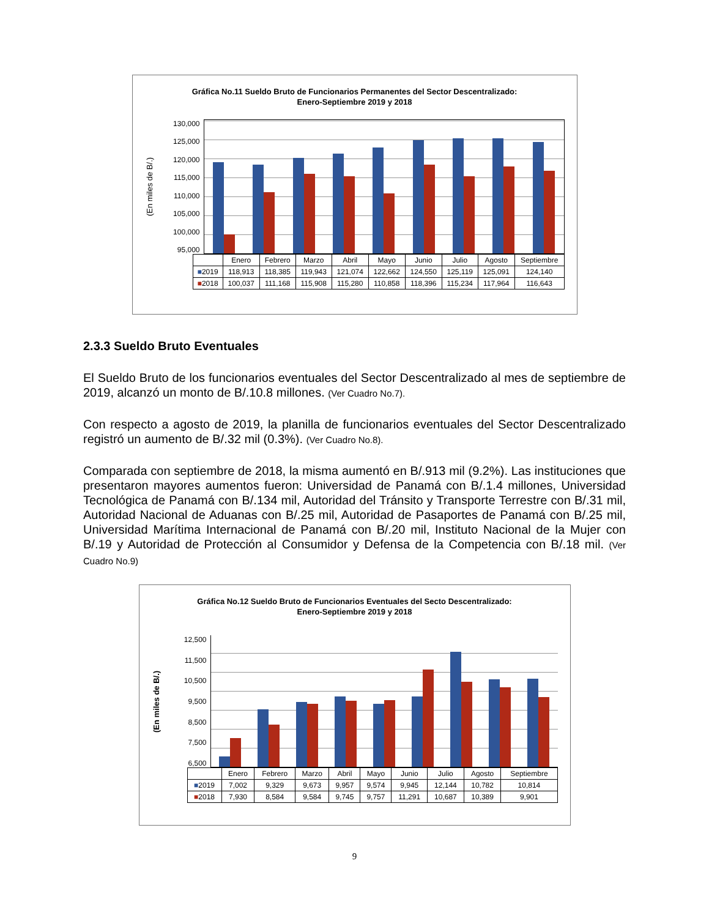Gráfica No.11 Sueldo Bruto de Funcionarios Permanentes del Sector Descentralizado:
Enero-Septiembre 2019 y 2018
(En miles de B/.)
130,000
125,000
120,000
115,000
110,000
105,000
100,000
95,000
| | Enero | Febrero | Marzo | Abril | Mayo | Junio | Julio | Agosto | Septiembre |
| --- | --- | --- | --- | --- | --- | --- | --- | --- | --- |
| ■ 2019 | 118,913 | 118,385 | 119,943 | 121,074 | 122,662 | 124,550 | 125,119 | 125,091 | 124,140 |
| ■ 2018 | 100,037 | 111,168 | 115,908 | 115,280 | 110,858 | 118,396 | 115,234 | 117,964 | 116,643 |
2.3.3 Sueldo Bruto Eventuales
El Sueldo Bruto de los funcionarios eventuales del Sector Descentralizado al mes de septiembre de 2019, alcanzó un monto de B/.10.8 millones. (Ver Cuadro No.7).
Con respecto a agosto de 2019, la planilla de funcionarios eventuales del Sector Descentralizado registró un aumento de B/.32 mil (0.3%). (Ver Cuadro No.8).
Comparada con septiembre de 2018, la misma aumentó en B/.913 mil (9.2%). Las instituciones que presentaron mayores aumentos fueron: Universidad de Panamá con B/.1.4 millones, Universidad Tecnológica de Panamá con B/.134 mil, Autoridad del Tránsito y Transporte Terrestre con B/.31 mil, Autoridad Nacional de Aduanas con B/.25 mil, Autoridad de Pasaportes de Panamá con B/.25 mil, Universidad Marítima Internacional de Panamá con B/.20 mil, Instituto Nacional de la Mujer con B/.19 y Autoridad de Protección al Consumidor y Defensa de la Competencia con B/.18 mil. (Ver Cuadro No.9)
Gráfica No.12 Sueldo Bruto de Funcionarios Eventuales del Secto Descentralizado:
Enero-Septiembre 2019 y 2018
(En miles de B/.)
12,500
11,500
10,500
9,500
8,500
7,500
6,500
| | Enero | Febrero | Marzo | Abril | Mayo | Junio | Julio | Agosto | Septiembre |
| --- | --- | --- | --- | --- | --- | --- | --- | --- | --- |
| ■ 2019 | 7,002 | 9,329 | 9,673 | 9,957 | 9,574 | 9,945 | 12,144 | 10,782 | 10,814 |
| ■ 2018 | 7,930 | 8,584 | 9,584 | 9,745 | 9,757 | 11,291 | 10,687 | 10,389 | 9,901 |
9